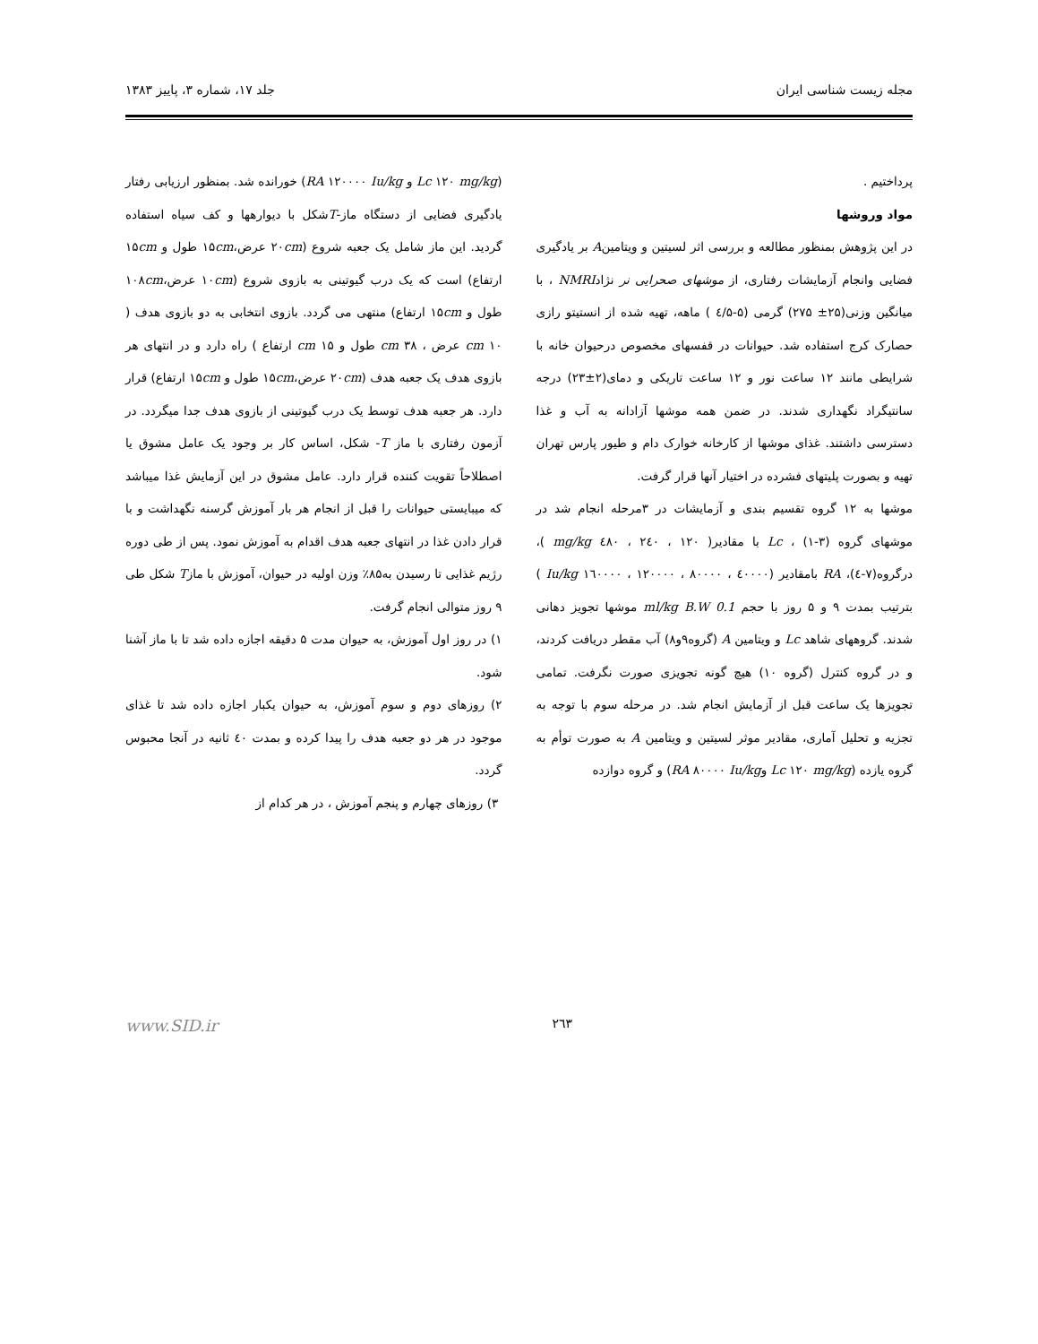مجله زیست شناسی ایران جلد ۱۷، شماره ۳، پاییز ۱۳۸۳
پرداختیم .
مواد وروشها
در این پژوهش بمنظور مطالعه و بررسی اثر لسیتین و ویتامینA بر یادگیری فضایی وانجام آزمایشات رفتاری، از موشهای صحرایی نر نژادNMRI ، با میانگین وزنی(۲۵± ۲۷۵) گرمی (۵-٤/۵ ) ماهه، تهیه شده از انستیتو رازی حصارک کرج استفاده شد. حیوانات در قفسهای مخصوص درحیوان خانه با شرایطی مانند ۱۲ ساعت نور و ۱۲ ساعت تاریکی و دمای(۲±۲۳) درجه سانتیگراد نگهداری شدند. در ضمن همه موشها آزادانه به آب و غذا دسترسی داشتند. غذای موشها از کارخانه خوارک دام و طیور پارس تهران تهیه و بصورت پلیتهای فشرده در اختیار آنها قرار گرفت.
موشها به ۱۲ گروه تقسیم بندی و آزمایشات در ۳مرحله انجام شد در موشهای گروه (۳-۱) ، Lc با مقادیر( ۱۲۰ ، ۲٤۰ ، ٤۸۰ mg/kg )، درگروه(۷-٤)، RA بامقادیر (٤۰۰۰۰ ، ۸۰۰۰۰ ، ۱۲۰۰۰۰ ، ۱٦۰۰۰۰ Iu/kg ) بترتیب بمدت ۹ و ۵ روز با حجم 0.1 ml/kg B.W موشها تجویز دهانی شدند. گروههای شاهد Lc و ویتامین A (گروه۹و۸) آب مقطر دریافت کردند، و در گروه کنترل (گروه ۱۰) هیچ گونه تجویزی صورت نگرفت. تمامی تجویزها یک ساعت قبل از آزمایش انجام شد. در مرحله سوم با توجه به تجزیه و تحلیل آماری، مقادیر موثر لسیتین و ویتامین A به صورت توأم به گروه یازده (Lc ۱۲۰ mg/kg وRA ۸۰۰۰۰ Iu/kg) و گروه دوازده
(Lc ۱۲۰ mg/kg و RA ۱۲۰۰۰۰ Iu/kg) خورانده شد. بمنظور ارزیابی رفتار یادگیری فضایی از دستگاه ماز-Tشکل با دیوارهها و کف سیاه استفاده گردید. این ماز شامل یک جعبه شروع (۲۰cm عرض،۱۵cm طول و ۱۵cm ارتفاع) است که یک درب گیوتینی به بازوی شروع (۱۰cm عرض،۱۰۸cm طول و ۱۵cm ارتفاع) منتهی می گردد. بازوی انتخابی به دو بازوی هدف ( ۱۰ cm عرض ، ۳۸ cm طول و ۱۵ cm ارتفاع ) راه دارد و در انتهای هر بازوی هدف یک جعبه هدف (۲۰cm عرض،۱۵cm طول و ۱۵cm ارتفاع) قرار دارد. هر جعبه هدف توسط یک درب گیوتینی از بازوی هدف جدا میگردد. در آزمون رفتاری با ماز T- شکل، اساس کار بر وجود یک عامل مشوق یا اصطلاحاً تقویت کننده قرار دارد. عامل مشوق در این آزمایش غذا میباشد که میبایستی حیوانات را قبل از انجام هر بار آموزش گرسنه نگهداشت و با قرار دادن غذا در انتهای جعبه هدف اقدام به آموزش نمود. پس از طی دوره رژیم غذایی تا رسیدن به۸۵٪ وزن اولیه در حیوان، آموزش با مازT شکل طی ۹ روز متوالی انجام گرفت.
۱) در روز اول آموزش، به حیوان مدت ۵ دقیقه اجازه داده شد تا با ماز آشنا شود.
۲) روزهای دوم و سوم آموزش، به حیوان یکبار اجازه داده شد تا غذای موجود در هر دو جعبه هدف را پیدا کرده و بمدت ٤۰ ثانیه در آنجا محبوس گردد.
۳) روزهای چهارم و پنجم آموزش ، در هر کدام از
۲٦۳ www.SID.ir